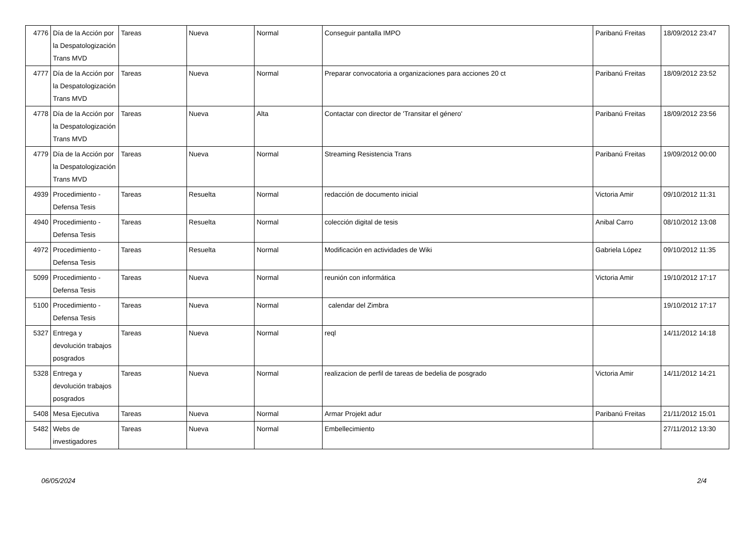| 4776 | Día de la Acción por la Despatologización Trans MVD | Tareas | Nueva | Normal | Conseguir pantalla IMPO | Paribanú Freitas | 18/09/2012 23:47 |
| 4777 | Día de la Acción por la Despatologización Trans MVD | Tareas | Nueva | Normal | Preparar convocatoria a organizaciones para acciones 20 ct | Paribanú Freitas | 18/09/2012 23:52 |
| 4778 | Día de la Acción por la Despatologización Trans MVD | Tareas | Nueva | Alta | Contactar con director de 'Transitar el género' | Paribanú Freitas | 18/09/2012 23:56 |
| 4779 | Día de la Acción por la Despatologización Trans MVD | Tareas | Nueva | Normal | Streaming Resistencia Trans | Paribanú Freitas | 19/09/2012 00:00 |
| 4939 | Procedimiento - Defensa Tesis | Tareas | Resuelta | Normal | redacción de documento inicial | Victoria Amir | 09/10/2012 11:31 |
| 4940 | Procedimiento - Defensa Tesis | Tareas | Resuelta | Normal | colección digital de tesis | Anibal Carro | 08/10/2012 13:08 |
| 4972 | Procedimiento - Defensa Tesis | Tareas | Resuelta | Normal | Modificación en actividades de Wiki | Gabriela López | 09/10/2012 11:35 |
| 5099 | Procedimiento - Defensa Tesis | Tareas | Nueva | Normal | reunión con informática | Victoria Amir | 19/10/2012 17:17 |
| 5100 | Procedimiento - Defensa Tesis | Tareas | Nueva | Normal | calendar del Zimbra | | 19/10/2012 17:17 |
| 5327 | Entrega y devolución trabajos posgrados | Tareas | Nueva | Normal | reql | | 14/11/2012 14:18 |
| 5328 | Entrega y devolución trabajos posgrados | Tareas | Nueva | Normal | realizacion de perfil de tareas de bedelia de posgrado | Victoria Amir | 14/11/2012 14:21 |
| 5408 | Mesa Ejecutiva | Tareas | Nueva | Normal | Armar Projekt adur | Paribanú Freitas | 21/11/2012 15:01 |
| 5482 | Webs de investigadores | Tareas | Nueva | Normal | Embellecimiento | | 27/11/2012 13:30 |
06/05/2024 2/4